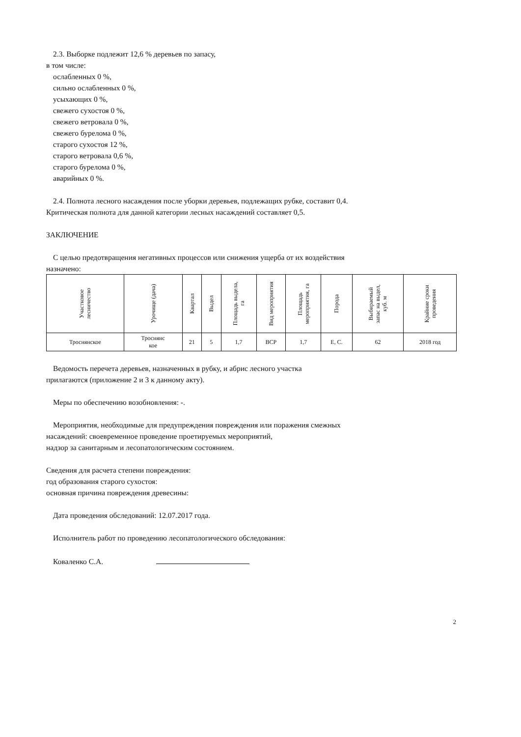2.3. Выборке подлежит 12,6 % деревьев по запасу,
в том числе:
ослабленных 0 %,
сильно ослабленных 0 %,
усыхающих 0 %,
свежего сухостоя 0 %,
свежего ветровала 0 %,
свежего бурелома 0 %,
старого сухостоя 12 %,
старого ветровала 0,6 %,
старого бурелома 0 %,
аварийных 0 %.
2.4. Полнота лесного насаждения после уборки деревьев, подлежащих рубке, составит 0,4.
Критическая полнота для данной категории лесных насаждений составляет 0,5.
ЗАКЛЮЧЕНИЕ
С целью предотвращения негативных процессов или снижения ущерба от их воздействия
назначено:
| Участковое лесничество | Урочище (дача) | Квартал | Выдел | Площадь выдела, га | Вид мероприятия | Площадь мероприятия, га | Порода | Выбираемый запас на выдел, куб. м | Крайние сроки проведения |
| --- | --- | --- | --- | --- | --- | --- | --- | --- | --- |
| Троснянское | Троснянс кое | 21 | 5 | 1,7 | ВСР | 1,7 | Е, С. | 62 | 2018 год |
Ведомость перечета деревьев, назначенных в рубку, и абрис лесного участка
прилагаются (приложение 2 и 3 к данному акту).
Меры по обеспечению возобновления: -.
Мероприятия, необходимые для предупреждения повреждения или поражения смежных
насаждений: своевременное проведение проетируемых мероприятий,
надзор за санитарным и лесопатологическим состоянием.
Сведения для расчета степени повреждения:
год образования старого сухостоя:
основная причина повреждения древесины:
Дата проведения обследований: 12.07.2017 года.
Исполнитель работ по проведению лесопатологического обследования:
Коваленко С.А.
2